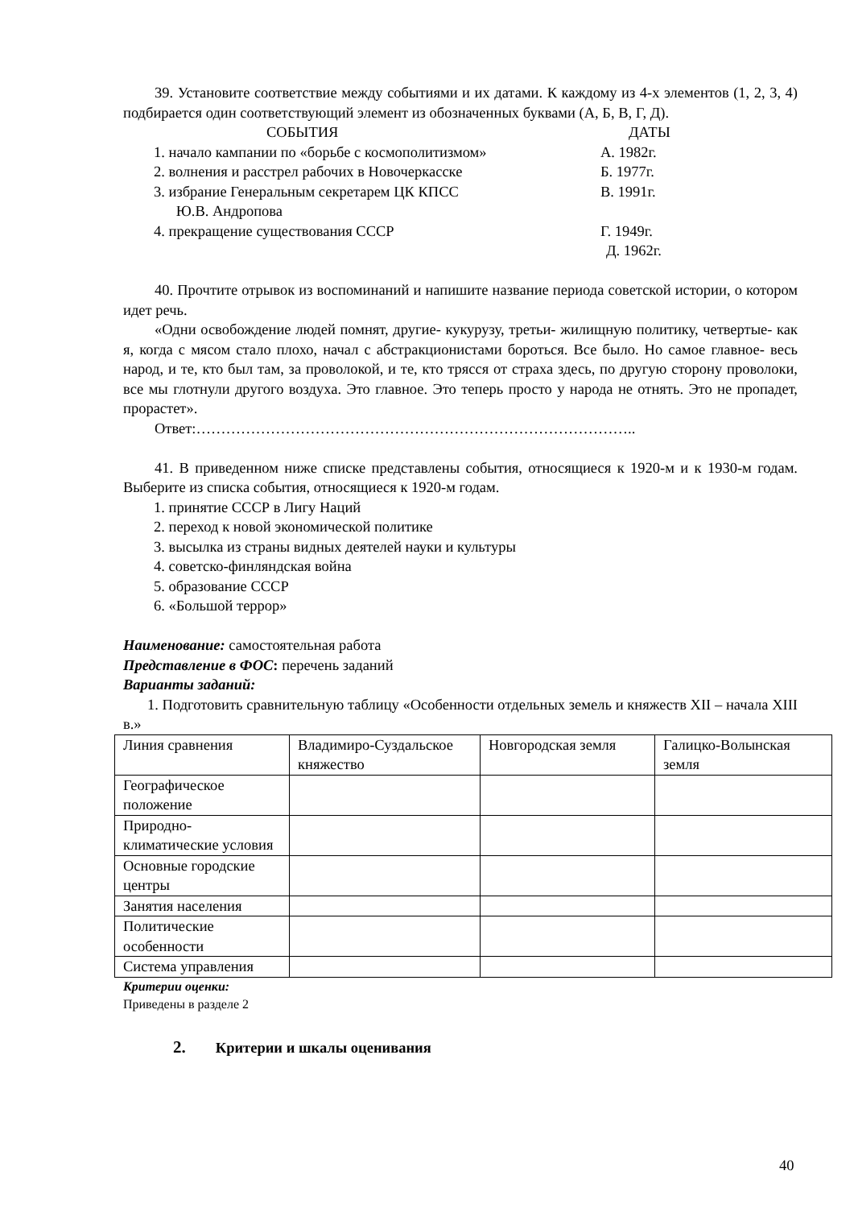39. Установите соответствие между событиями и их датами. К каждому из 4-х элементов (1, 2, 3, 4) подбирается один соответствующий элемент из обозначенных буквами (А, Б, В, Г, Д).
СОБЫТИЯ ДАТЫ
1. начало кампании по «борьбе с космополитизмом»
А. 1982г.
2. волнения и расстрел рабочих в Новочеркасске Б. 1977г.
3. избрание Генеральным секретарем ЦК КПСС
Ю.В. Андропова
В. 1991г.
4. прекращение существования СССР Г. 1949г.
Д. 1962г.
40. Прочтите отрывок из воспоминаний и напишите название периода советской истории, о котором идет речь.
«Одни освобождение людей помнят, другие- кукурузу, третьи- жилищную политику, четвертые- как я, когда с мясом стало плохо, начал с абстракционистами бороться. Все было. Но самое главное- весь народ, и те, кто был там, за проволокой, и те, кто трясся от страха здесь, по другую сторону проволоки, все мы глотнули другого воздуха. Это главное. Это теперь просто у народа не отнять. Это не пропадет, прорастет».
Ответ:……………………………………………………………………………..
41. В приведенном ниже списке представлены события, относящиеся к 1920-м и к 1930-м годам. Выберите из списка события, относящиеся к 1920-м годам.
1. принятие СССР в Лигу Наций
2. переход к новой экономической политике
3. высылка из страны видных деятелей науки и культуры
4. советско-финляндская война
5. образование СССР
6. «Большой террор»
Наименование: самостоятельная работа
Представление в ФОС: перечень заданий
Варианты заданий:
1. Подготовить сравнительную таблицу «Особенности отдельных земель и княжеств XII – начала XIII в.»
| Линия сравнения | Владимиро-Суздальское княжество | Новгородская земля | Галицко-Волынская земля |
| Географическое положение | | | |
| Природно-климатические условия | | | |
| Основные городские центры | | | |
| Занятия населения | | | |
| Политические особенности | | | |
| Система управления | | | |
Критерии оценки:
Приведены в разделе 2
2. Критерии и шкалы оценивания
40